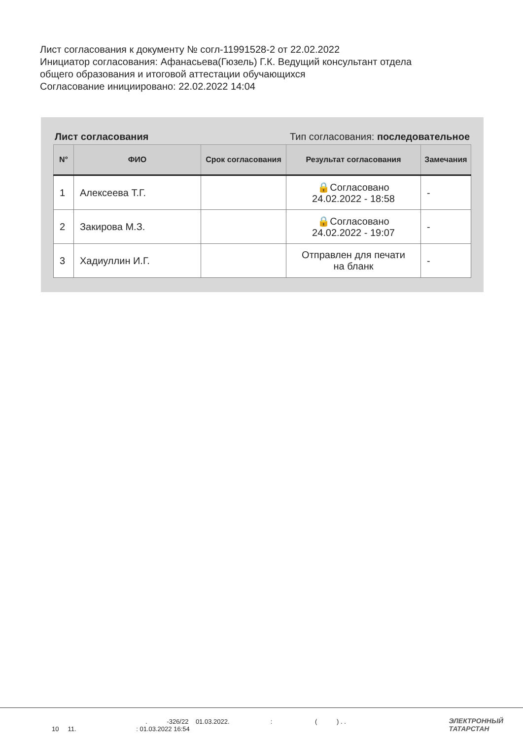Лист согласования к документу № согл-11991528-2 от 22.02.2022
Инициатор согласования: Афанасьева(Гюзель) Г.К. Ведущий консультант отдела
общего образования и итоговой аттестации обучающихся
Согласование инициировано: 22.02.2022 14:04
Лист согласования Тип согласования: последовательное
| N° | ФИО | Срок согласования | Результат согласования | Замечания |
| --- | --- | --- | --- | --- |
| 1 | Алексеева Т.Г. | | 🔒Согласовано 24.02.2022 - 18:58 | - |
| 2 | Закирова М.З. | | 🔒Согласовано 24.02.2022 - 19:07 | - |
| 3 | Хадиуллин И.Г. | | Отправлен для печати на бланк | - |
. -326/22 01.03.2022. : ( ) . .
10 11. : 01.03.2022 16:54
ЭЛЕКТРОННЫЙ
ТАТАРСТАН